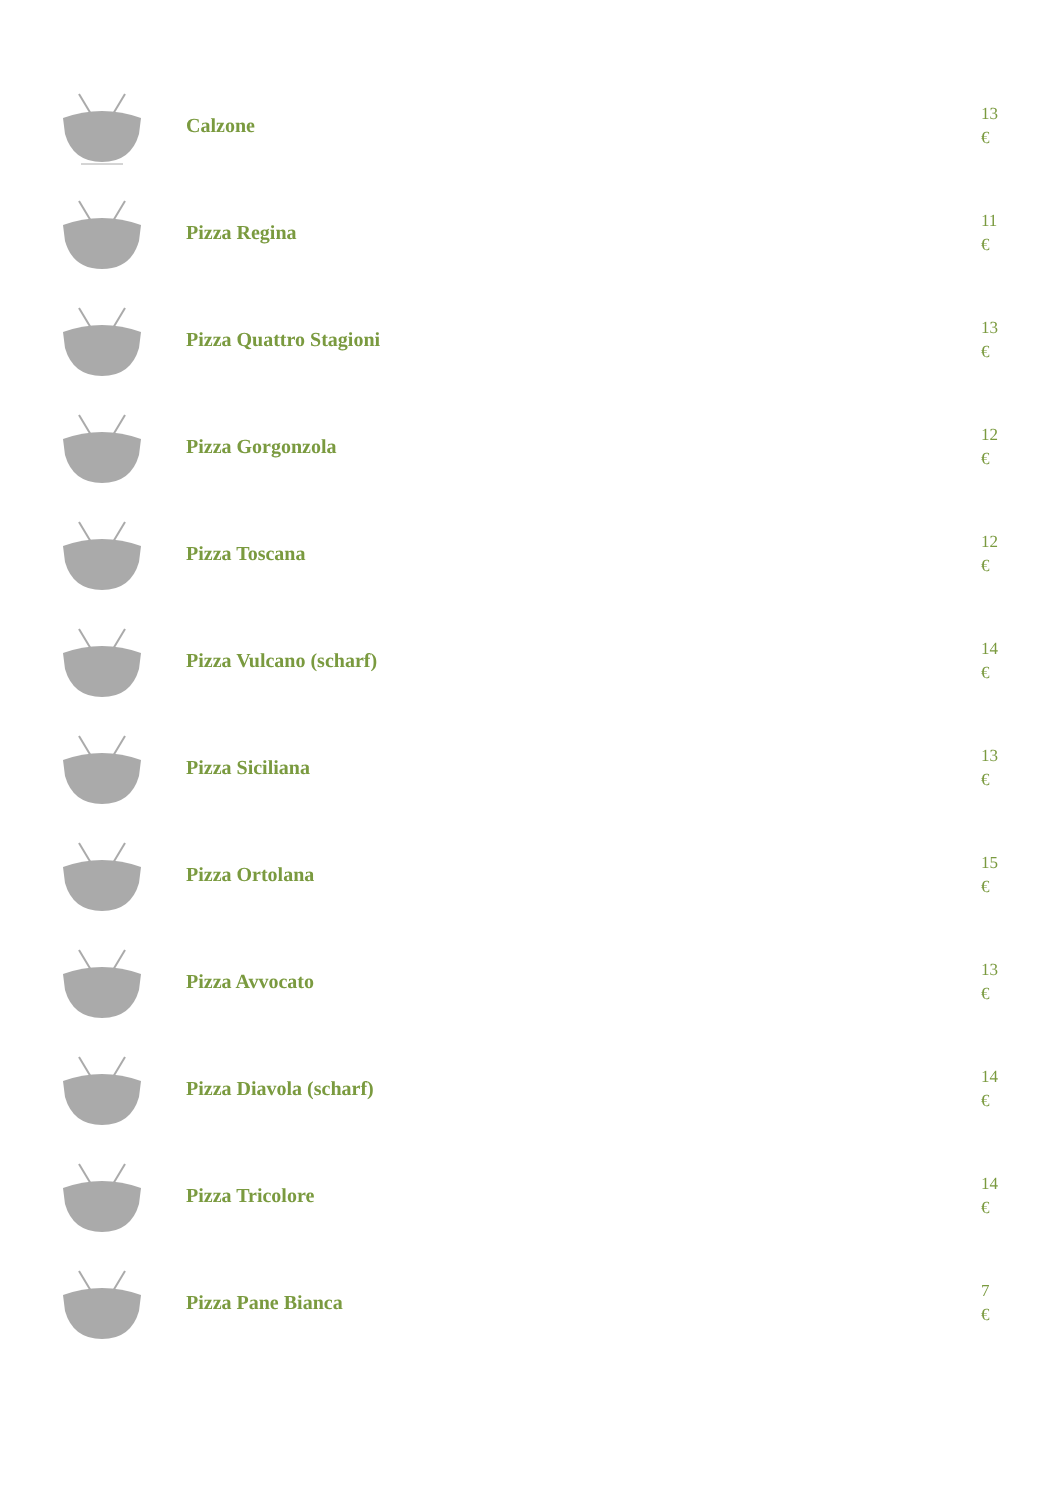Calzone
13
€
Pizza Regina
11
€
Pizza Quattro Stagioni
13
€
Pizza Gorgonzola
12
€
Pizza Toscana
12
€
Pizza Vulcano (scharf)
14
€
Pizza Siciliana
13
€
Pizza Ortolana
15
€
Pizza Avvocato
13
€
Pizza Diavola (scharf)
14
€
Pizza Tricolore
14
€
Pizza Pane Bianca
7
€